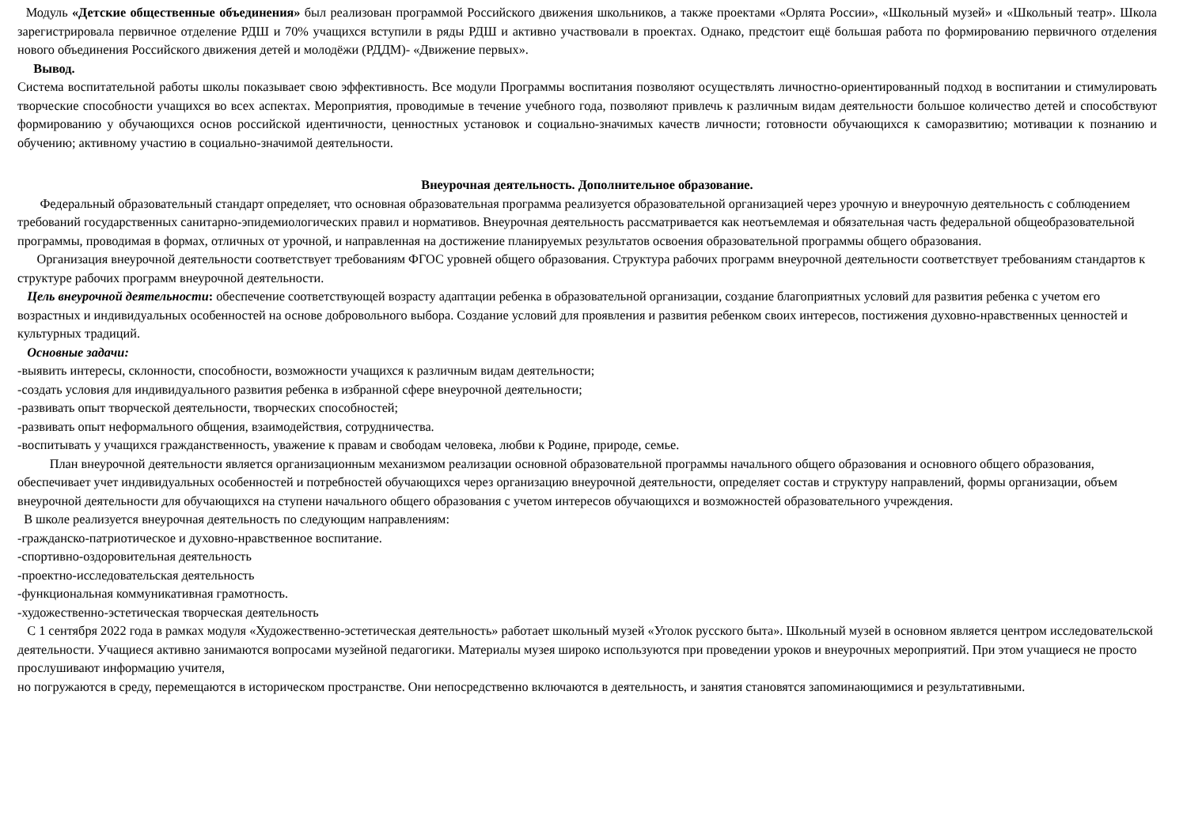Модуль «Детские общественные объединения» был реализован программой Российского движения школьников, а также проектами «Орлята России», «Школьный музей» и «Школьный театр». Школа зарегистрировала первичное отделение РДШ и 70% учащихся вступили в ряды РДШ и активно участвовали в проектах. Однако, предстоит ещё большая работа по формированию первичного отделения нового объединения Российского движения детей и молодёжи (РДДМ)- «Движение первых».
Вывод.
Система воспитательной работы школы показывает свою эффективность. Все модули Программы воспитания позволяют осуществлять личностно-ориентированный подход в воспитании и стимулировать творческие способности учащихся во всех аспектах. Мероприятия, проводимые в течение учебного года, позволяют привлечь к различным видам деятельности большое количество детей и способствуют формированию у обучающихся основ российской идентичности, ценностных установок и социально-значимых качеств личности; готовности обучающихся к саморазвитию; мотивации к познанию и обучению; активному участию в социально-значимой деятельности.
Внеурочная деятельность. Дополнительное образование.
Федеральный образовательный стандарт определяет, что основная образовательная программа реализуется образовательной организацией через урочную и внеурочную деятельность с соблюдением требований государственных санитарно-эпидемиологических правил и нормативов. Внеурочная деятельность рассматривается как неотъемлемая и обязательная часть федеральной общеобразовательной программы, проводимая в формах, отличных от урочной, и направленная на достижение планируемых результатов освоения образовательной программы общего образования.
Организация внеурочной деятельности соответствует требованиям ФГОС уровней общего образования. Структура рабочих программ внеурочной деятельности соответствует требованиям стандартов к структуре рабочих программ внеурочной деятельности.
Цель внеурочной деятельности: обеспечение соответствующей возрасту адаптации ребенка в образовательной организации, создание благоприятных условий для развития ребенка с учетом его возрастных и индивидуальных особенностей на основе добровольного выбора. Создание условий для проявления и развития ребенком своих интересов, постижения духовно-нравственных ценностей и культурных традиций.
Основные задачи:
-выявить интересы, склонности, способности, возможности учащихся к различным видам деятельности;
-создать условия для индивидуального развития ребенка в избранной сфере внеурочной деятельности;
-развивать опыт творческой деятельности, творческих способностей;
-развивать опыт неформального общения, взаимодействия, сотрудничества.
-воспитывать у учащихся гражданственность, уважение к правам и свободам человека, любви к Родине, природе, семье.
План внеурочной деятельности является организационным механизмом реализации основной образовательной программы начального общего образования и основного общего образования, обеспечивает учет индивидуальных особенностей и потребностей обучающихся через организацию внеурочной деятельности, определяет состав и структуру направлений, формы организации, объем внеурочной деятельности для обучающихся на ступени начального общего образования с учетом интересов обучающихся и возможностей образовательного учреждения.
В школе реализуется внеурочная деятельность по следующим направлениям:
-гражданско-патриотическое и духовно-нравственное воспитание.
-спортивно-оздоровительная деятельность
-проектно-исследовательская деятельность
-функциональная коммуникативная грамотность.
-художественно-эстетическая творческая деятельность
С 1 сентября 2022 года в рамках модуля «Художественно-эстетическая деятельность» работает школьный музей «Уголок русского быта». Школьный музей в основном является центром исследовательской деятельности. Учащиеся активно занимаются вопросами музейной педагогики. Материалы музея широко используются при проведении уроков и внеурочных мероприятий. При этом учащиеся не просто прослушивают информацию учителя,
но погружаются в среду, перемещаются в историческом пространстве. Они непосредственно включаются в деятельность, и занятия становятся запоминающимися и результативными.